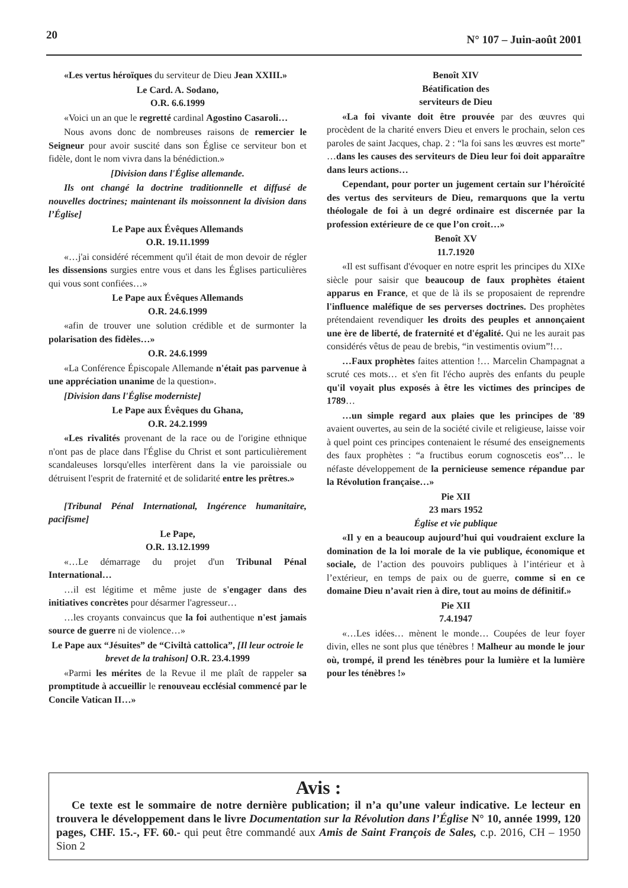20 N° 107 – Juin-août 2001
«Les vertus héroïques du serviteur de Dieu Jean XXIII.»
Le Card. A. Sodano,
O.R. 6.6.1999
«Voici un an que le regretté cardinal Agostino Casaroli…
Nous avons donc de nombreuses raisons de remercier le Seigneur pour avoir suscité dans son Église ce serviteur bon et fidèle, dont le nom vivra dans la bénédiction.»
[Division dans l'Église allemande.
Ils ont changé la doctrine traditionnelle et diffusé de nouvelles doctrines; maintenant ils moissonnent la division dans l’Église]
Le Pape aux Évêques Allemands
O.R. 19.11.1999
«…j'ai considéré récemment qu'il était de mon devoir de régler les dissensions surgies entre vous et dans les Églises particulières qui vous sont confiées…»
Le Pape aux Évêques Allemands
O.R. 24.6.1999
«afin de trouver une solution crédible et de surmonter la polarisation des fidèles…»
O.R. 24.6.1999
«La Conférence Épiscopale Allemande n'était pas parvenue à une appréciation unanime de la question».
[Division dans l'Église moderniste]
Le Pape aux Évêques du Ghana,
O.R. 24.2.1999
«Les rivalités provenant de la race ou de l'origine ethnique n'ont pas de place dans l'Église du Christ et sont particulièrement scandaleuses lorsqu'elles interfèrent dans la vie paroissiale ou détruisent l'esprit de fraternité et de solidarité entre les prêtres.»
[Tribunal Pénal International, Ingérence humanitaire, pacifisme]
Le Pape,
O.R. 13.12.1999
«…Le démarrage du projet d'un Tribunal Pénal International…
…il est légitime et même juste de s'engager dans des initiatives concrètes pour désarmer l'agresseur…
…les croyants convaincus que la foi authentique n'est jamais source de guerre ni de violence…»
Le Pape aux “Jésuites” de “Civiltà cattolica”, [Il leur octroie le brevet de la trahison] O.R. 23.4.1999
«Parmi les mérites de la Revue il me plaît de rappeler sa promptitude à accueillir le renouveau ecclésial commencé par le Concile Vatican II…»
Benoît XIV
Béatification des
serviteurs de Dieu
«La foi vivante doit être prouvée par des œuvres qui procèdent de la charité envers Dieu et envers le prochain, selon ces paroles de saint Jacques, chap. 2 : “la foi sans les œuvres est morte” …dans les causes des serviteurs de Dieu leur foi doit apparaître dans leurs actions…
Cependant, pour porter un jugement certain sur l’héroïcité des vertus des serviteurs de Dieu, remarquons que la vertu théologale de foi à un degré ordinaire est discernée par la profession extérieure de ce que l’on croit…»
Benoît XV
11.7.1920
«Il est suffisant d'évoquer en notre esprit les principes du XIXe siècle pour saisir que beaucoup de faux prophètes étaient apparus en France, et que de là ils se proposaient de reprendre l'influence maléfique de ses perverses doctrines. Des prophètes prétendaient revendiquer les droits des peuples et annonçaient une ère de liberté, de fraternité et d'égalité. Qui ne les aurait pas considérés vêtus de peau de brebis, “in vestimentis ovium”!…
…Faux prophètes faites attention !… Marcelin Champagnat a scruté ces mots… et s'en fit l'écho auprès des enfants du peuple qu'il voyait plus exposés à être les victimes des principes de 1789…
…un simple regard aux plaies que les principes de '89 avaient ouvertes, au sein de la société civile et religieuse, laisse voir à quel point ces principes contenaient le résumé des enseignements des faux prophètes : “a fructibus eorum cognoscetis eos”… le néfaste développement de la pernicieuse semence répandue par la Révolution française…»
Pie XII
23 mars 1952
Église et vie publique
«Il y en a beaucoup aujourd’hui qui voudraient exclure la domination de la loi morale de la vie publique, économique et sociale, de l’action des pouvoirs publiques à l’intérieur et à l’extérieur, en temps de paix ou de guerre, comme si en ce domaine Dieu n’avait rien à dire, tout au moins de définitif.»
Pie XII
7.4.1947
«…Les idées… mènent le monde… Coupées de leur foyer divin, elles ne sont plus que ténèbres ! Malheur au monde le jour où, trompé, il prend les ténèbres pour la lumière et la lumière pour les ténèbres !»
Avis :
Ce texte est le sommaire de notre dernière publication; il n’a qu’une valeur indicative. Le lecteur en trouvera le développement dans le livre Documentation sur la Révolution dans l’Église N° 10, année 1999, 120 pages, CHF. 15.-, FF. 60.- qui peut être commandé aux Amis de Saint François de Sales, c.p. 2016, CH – 1950 Sion 2